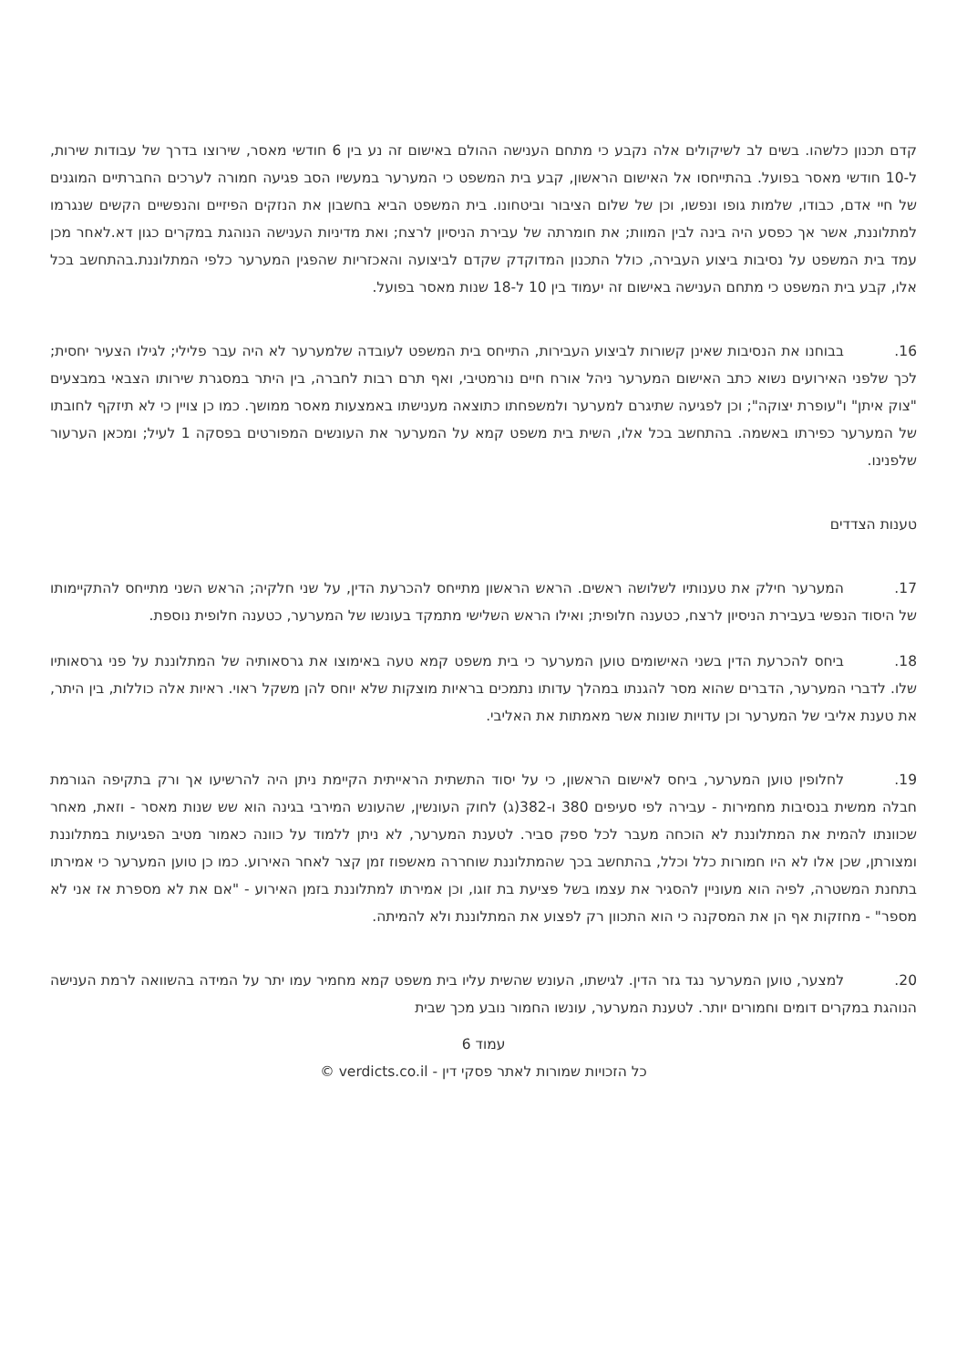קדם תכנון כלשהו. בשים לב לשיקולים אלה נקבע כי מתחם הענישה ההולם באישום זה נע בין 6 חודשי מאסר, שירוצו בדרך של עבודות שירות, ל-10 חודשי מאסר בפועל. בהתייחסו אל האישום הראשון, קבע בית המשפט כי המערער במעשיו הסב פגיעה חמורה לערכים החברתיים המוגנים של חיי אדם, כבודו, שלמות גופו ונפשו, וכן של שלום הציבור וביטחונו. בית המשפט הביא בחשבון את הנזקים הפיזיים והנפשיים הקשים שנגרמו למתלוננת, אשר אך כפסע היה בינה לבין המוות; את חומרתה של עבירת הניסיון לרצח; ואת מדיניות הענישה הנוהגת במקרים כגון דא.לאחר מכן עמד בית המשפט על נסיבות ביצוע העבירה, כולל התכנון המדוקדק שקדם לביצועה והאכזריות שהפגין המערער כלפי המתלוננת.בהתחשב בכל אלו, קבע בית המשפט כי מתחם הענישה באישום זה יעמוד בין 10 ל-18 שנות מאסר בפועל.
16. בבוחנו את הנסיבות שאינן קשורות לביצוע העבירות, התייחס בית המשפט לעובדה שלמערער לא היה עבר פלילי; לגילו הצעיר יחסית; לכך שלפני האירועים נשוא כתב האישום המערער ניהל אורח חיים נורמטיבי, ואף תרם רבות לחברה, בין היתר במסגרת שירותו הצבאי במבצעים "צוק איתן" ו"עופרת יצוקה"; וכן לפגיעה שתיגרם למערער ולמשפחתו כתוצאה מענישתו באמצעות מאסר ממושך. כמו כן צויין כי לא תיזקף לחובתו של המערער כפירתו באשמה. בהתחשב בכל אלו, השית בית משפט קמא על המערער את העונשים המפורטים בפסקה 1 לעיל; ומכאן הערעור שלפנינו.
טענות הצדדים
17. המערער חילק את טענותיו לשלושה ראשים. הראש הראשון מתייחס להכרעת הדין, על שני חלקיה; הראש השני מתייחס להתקיימותו של היסוד הנפשי בעבירת הניסיון לרצח, כטענה חלופית; ואילו הראש השלישי מתמקד בעונשו של המערער, כטענה חלופית נוספת.
18. ביחס להכרעת הדין בשני האישומים טוען המערער כי בית משפט קמא טעה באימוצו את גרסאותיה של המתלוננת על פני גרסאותיו שלו. לדברי המערער, הדברים שהוא מסר להגנתו במהלך עדותו נתמכים בראיות מוצקות שלא יוחס להן משקל ראוי. ראיות אלה כוללות, בין היתר, את טענת אליבי של המערער וכן עדויות שונות אשר מאמתות את האליבי.
19. לחלופין טוען המערער, ביחס לאישום הראשון, כי על יסוד התשתית הראייתית הקיימת ניתן היה להרשיעו אך ורק בתקיפה הגורמת חבלה ממשית בנסיבות מחמירות - עבירה לפי סעיפים 380 ו-382(ג) לחוק העונשין, שהעונש המירבי בגינה הוא שש שנות מאסר - וזאת, מאחר שכוונתו להמית את המתלוננת לא הוכחה מעבר לכל ספק סביר. לטענת המערער, לא ניתן ללמוד על כוונה כאמור מטיב הפגיעות במתלוננת ומצורתן, שכן אלו לא היו חמורות כלל וכלל, בהתחשב בכך שהמתלוננת שוחררה מאשפוז זמן קצר לאחר האירוע. כמו כן טוען המערער כי אמירתו בתחנת המשטרה, לפיה הוא מעוניין להסגיר את עצמו בשל פציעת בת זוגו, וכן אמירתו למתלוננת בזמן האירוע - "אם את לא מספרת אז אני לא מספר" - מחזקות אף הן את המסקנה כי הוא התכוון רק לפצוע את המתלוננת ולא להמיתה.
20. למצער, טוען המערער נגד גזר הדין. לגישתו, העונש שהשית עליו בית משפט קמא מחמיר עמו יתר על המידה בהשוואה לרמת הענישה הנוהגת במקרים דומים וחמורים יותר. לטענת המערער, עונשו החמור נובע מכך שבית
עמוד 6
כל הזכויות שמורות לאתר פסקי דין - verdicts.co.il ©